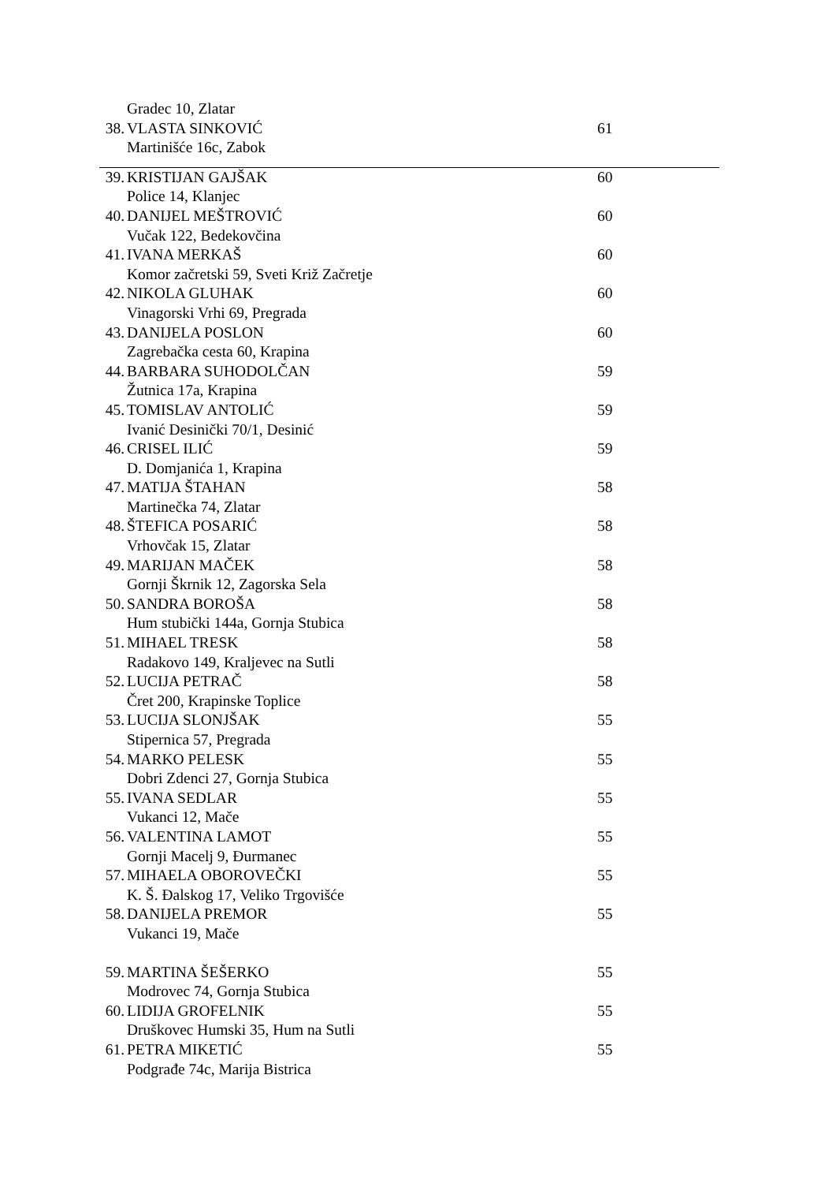| | Gradec 10, Zlatar | |
| 38. | VLASTA SINKOVIĆ | 61 |
| | Martinišće 16c, Zabok | |
| 39. | KRISTIJAN GAJŠAK | 60 |
| | Police 14, Klanjec | |
| 40. | DANIJEL MEŠTROVIĆ | 60 |
| | Vučak 122, Bedekovčina | |
| 41. | IVANA MERKAŠ | 60 |
| | Komor začretski 59, Sveti Križ Začretje | |
| 42. | NIKOLA GLUHAK | 60 |
| | Vinagorski Vrhi 69, Pregrada | |
| 43. | DANIJELA POSLON | 60 |
| | Zagrebačka cesta 60, Krapina | |
| 44. | BARBARA SUHODOLČAN | 59 |
| | Žutnica 17a, Krapina | |
| 45. | TOMISLAV ANTOLIĆ | 59 |
| | Ivanić Desinički 70/1, Desinić | |
| 46. | CRISEL ILIĆ | 59 |
| | D. Domjanića 1, Krapina | |
| 47. | MATIJA ŠTAHAN | 58 |
| | Martinečka 74, Zlatar | |
| 48. | ŠTEFICA POSARIĆ | 58 |
| | Vrhovčak 15, Zlatar | |
| 49. | MARIJAN MAČEK | 58 |
| | Gornji Škrnik 12, Zagorska Sela | |
| 50. | SANDRA BOROŠA | 58 |
| | Hum stubički 144a, Gornja Stubica | |
| 51. | MIHAEL TRESK | 58 |
| | Radakovo 149, Kraljevec na Sutli | |
| 52. | LUCIJA PETRAČ | 58 |
| | Čret 200, Krapinske Toplice | |
| 53. | LUCIJA SLONJŠAK | 55 |
| | Stipernica 57, Pregrada | |
| 54. | MARKO PELESK | 55 |
| | Dobri Zdenci 27, Gornja Stubica | |
| 55. | IVANA SEDLAR | 55 |
| | Vukanci 12, Mače | |
| 56. | VALENTINA LAMOT | 55 |
| | Gornji Macelj 9, Đurmanec | |
| 57. | MIHAELA OBOROVEČKI | 55 |
| | K. Š. Đalskog 17, Veliko Trgovišće | |
| 58. | DANIJELA PREMOR | 55 |
| | Vukanci 19, Mače | |
| 59. | MARTINA ŠEŠERKO | 55 |
| | Modrovec 74, Gornja Stubica | |
| 60. | LIDIJA GROFELNIK | 55 |
| | Druškovec Humski 35, Hum na Sutli | |
| 61. | PETRA MIKETIĆ | 55 |
| | Podgrađe 74c, Marija Bistrica | |